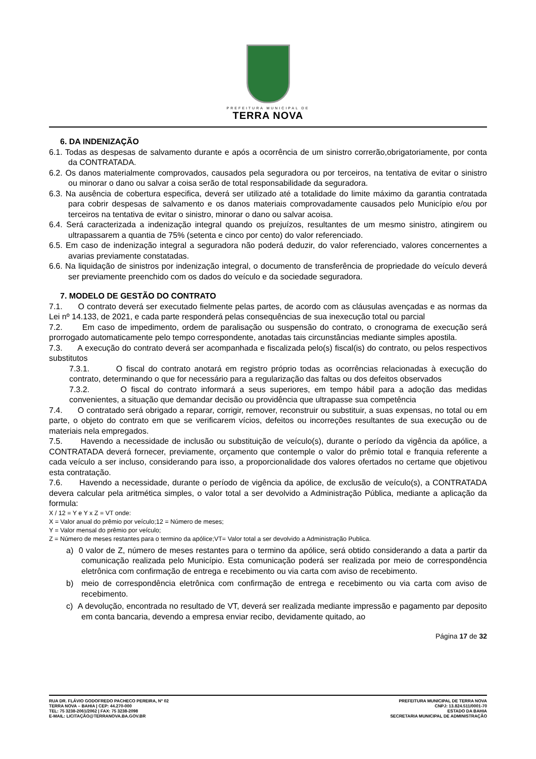PREFEITURA MUNICIPAL DE
TERRA NOVA
6. DA INDENIZAÇÃO
6.1. Todas as despesas de salvamento durante e após a ocorrência de um sinistro correrão,obrigatoriamente, por conta da CONTRATADA.
6.2. Os danos materialmente comprovados, causados pela seguradora ou por terceiros, na tentativa de evitar o sinistro ou minorar o dano ou salvar a coisa serão de total responsabilidade da seguradora.
6.3. Na ausência de cobertura especifica, deverá ser utilizado até a totalidade do limite máximo da garantia contratada para cobrir despesas de salvamento e os danos materiais comprovadamente causados pelo Município e/ou por terceiros na tentativa de evitar o sinistro, minorar o dano ou salvar acoisa.
6.4. Será caracterizada a indenização integral quando os prejuízos, resultantes de um mesmo sinistro, atingirem ou ultrapassarem a quantia de 75% (setenta e cinco por cento) do valor referenciado.
6.5. Em caso de indenização integral a seguradora não poderá deduzir, do valor referenciado, valores concernentes a avarias previamente constatadas.
6.6. Na liquidação de sinistros por indenização integral, o documento de transferência de propriedade do veículo deverá ser previamente preenchido com os dados do veículo e da sociedade seguradora.
7. MODELO DE GESTÃO DO CONTRATO
7.1. O contrato deverá ser executado fielmente pelas partes, de acordo com as cláusulas avençadas e as normas da Lei nº 14.133, de 2021, e cada parte responderá pelas consequências de sua inexecução total ou parcial
7.2. Em caso de impedimento, ordem de paralisação ou suspensão do contrato, o cronograma de execução será prorrogado automaticamente pelo tempo correspondente, anotadas tais circunstâncias mediante simples apostila.
7.3. A execução do contrato deverá ser acompanhada e fiscalizada pelo(s) fiscal(is) do contrato, ou pelos respectivos substitutos
7.3.1. O fiscal do contrato anotará em registro próprio todas as ocorrências relacionadas à execução do contrato, determinando o que for necessário para a regularização das faltas ou dos defeitos observados
7.3.2. O fiscal do contrato informará a seus superiores, em tempo hábil para a adoção das medidas convenientes, a situação que demandar decisão ou providência que ultrapasse sua competência
7.4. O contratado será obrigado a reparar, corrigir, remover, reconstruir ou substituir, a suas expensas, no total ou em parte, o objeto do contrato em que se verificarem vícios, defeitos ou incorreções resultantes de sua execução ou de materiais nela empregados.
7.5. Havendo a necessidade de inclusão ou substituição de veículo(s), durante o período da vigência da apólice, a CONTRATADA deverá fornecer, previamente, orçamento que contemple o valor do prêmio total e franquia referente a cada veículo a ser incluso, considerando para isso, a proporcionalidade dos valores ofertados no certame que objetivou esta contratação.
7.6. Havendo a necessidade, durante o período de vigência da apólice, de exclusão de veículo(s), a CONTRATADA devera calcular pela aritmética simples, o valor total a ser devolvido a Administração Pública, mediante a aplicação da formula:
X / 12 = Y e Y x Z = VT onde:
X = Valor anual do prêmio por veículo;12 = Número de meses;
Y = Valor mensal do prêmio por veículo;
Z = Número de meses restantes para o termino da apólice;VT= Valor total a ser devolvido a Administração Publica.
a) 0 valor de Z, número de meses restantes para o termino da apólice, será obtido considerando a data a partir da comunicação realizada pelo Município. Esta comunicação poderá ser realizada por meio de correspondência eletrônica com confirmação de entrega e recebimento ou via carta com aviso de recebimento.
b) meio de correspondência eletrônica com confirmação de entrega e recebimento ou via carta com aviso de recebimento.
c) A devolução, encontrada no resultado de VT, deverá ser realizada mediante impressão e pagamento par deposito em conta bancaria, devendo a empresa enviar recibo, devidamente quitado, ao
Página 17 de 32
RUA DR. FLÁVIO GODOFREDO PACHECO PEREIRA, Nº 02
TERRA NOVA – BAHIA | CEP: 44.270-000
TEL: 75 3238-2061/2062 | FAX: 75 3238-2098
E-MAIL: LICITAÇÃO@TERRANOVA.BA.GOV.BR
PREFEITURA MUNICIPAL DE TERRA NOVA
CNPJ: 13.824.511/0001-70
ESTADO DA BAHIA
SECRETARIA MUNICIPAL DE ADMINISTRAÇÃO